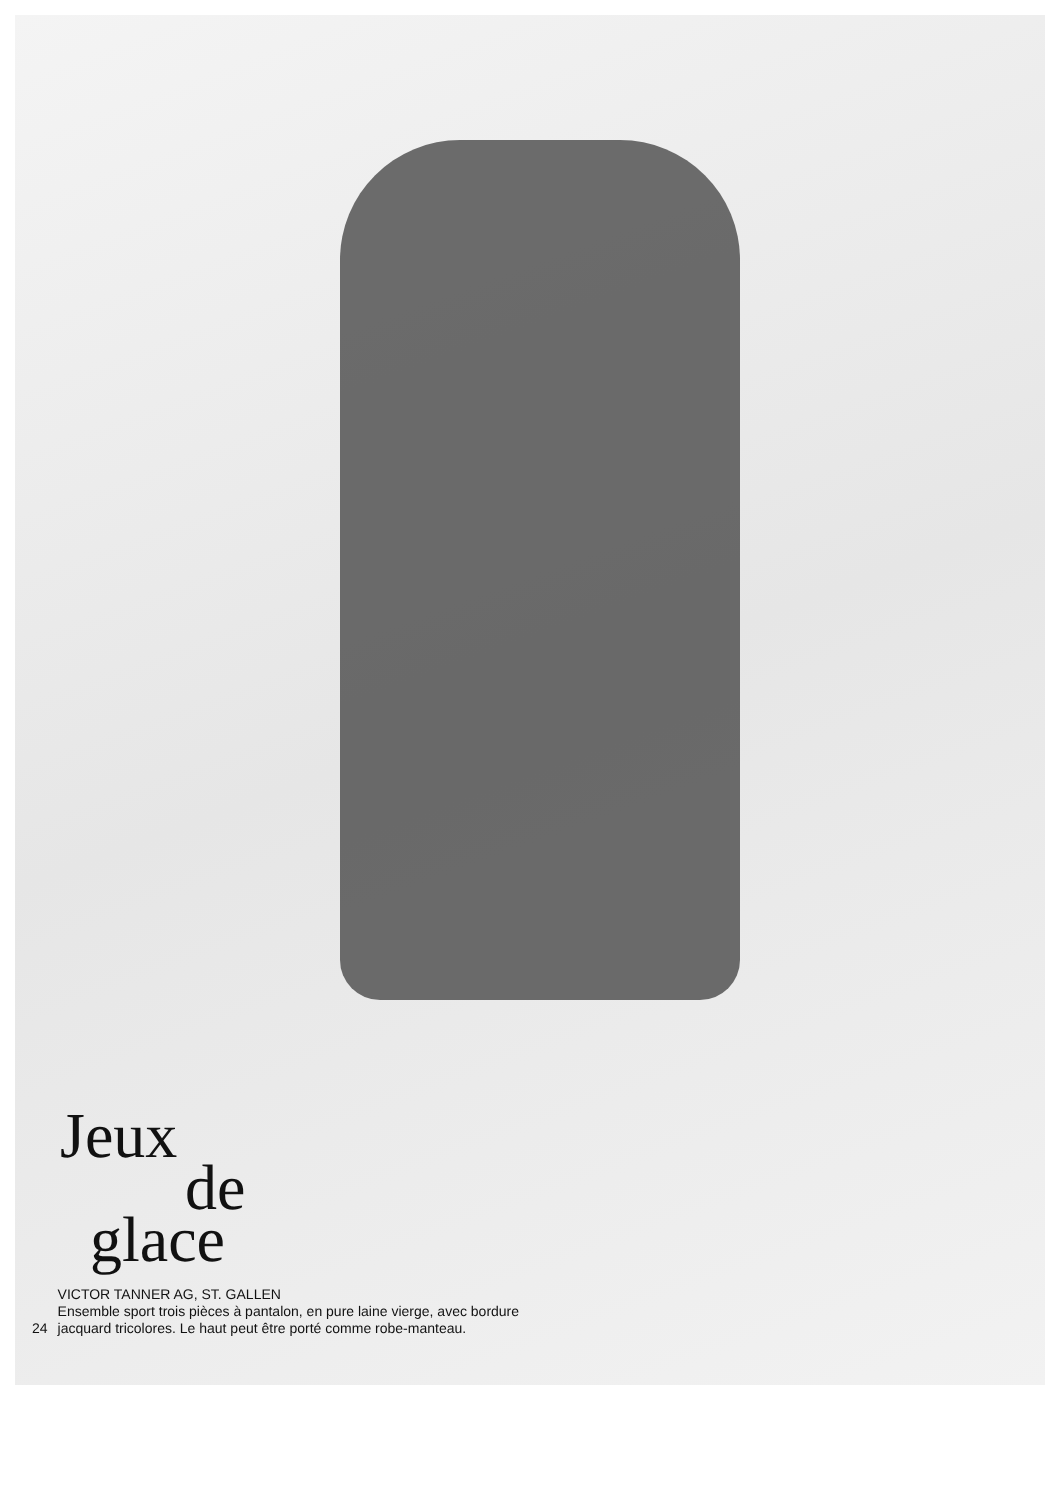Jeux
de
glace
24 VICTOR TANNER AG, ST. GALLEN
Ensemble sport trois pièces à pantalon, en pure laine vierge, avec bordure
jacquard tricolores. Le haut peut être porté comme robe-manteau.